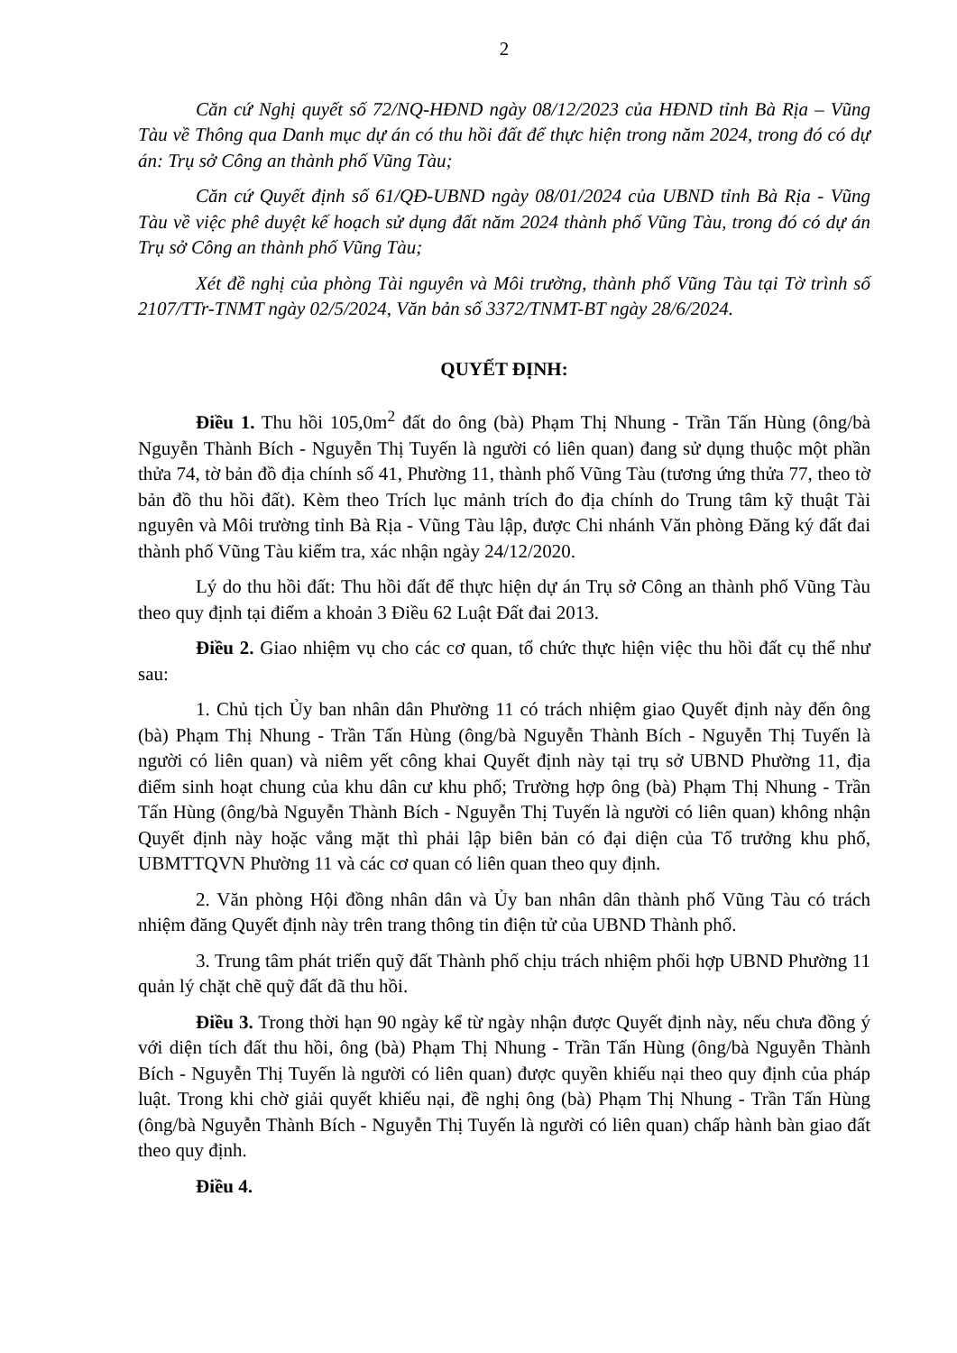2
Căn cứ Nghị quyết số 72/NQ-HĐND ngày 08/12/2023 của HĐND tỉnh Bà Rịa – Vũng Tàu về Thông qua Danh mục dự án có thu hồi đất để thực hiện trong năm 2024, trong đó có dự án: Trụ sở Công an thành phố Vũng Tàu;
Căn cứ Quyết định số 61/QĐ-UBND ngày 08/01/2024 của UBND tỉnh Bà Rịa - Vũng Tàu về việc phê duyệt kế hoạch sử dụng đất năm 2024 thành phố Vũng Tàu, trong đó có dự án Trụ sở Công an thành phố Vũng Tàu;
Xét đề nghị của phòng Tài nguyên và Môi trường, thành phố Vũng Tàu tại Tờ trình số 2107/TTr-TNMT ngày 02/5/2024, Văn bản số 3372/TNMT-BT ngày 28/6/2024.
QUYẾT ĐỊNH:
Điều 1. Thu hồi 105,0m<sup>2</sup> đất do ông (bà) Phạm Thị Nhung - Trần Tấn Hùng (ông/bà Nguyễn Thành Bích - Nguyễn Thị Tuyến là người có liên quan) đang sử dụng thuộc một phần thửa 74, tờ bản đồ địa chính số 41, Phường 11, thành phố Vũng Tàu (tương ứng thửa 77, theo tờ bản đồ thu hồi đất). Kèm theo Trích lục mảnh trích đo địa chính do Trung tâm kỹ thuật Tài nguyên và Môi trường tỉnh Bà Rịa - Vũng Tàu lập, được Chi nhánh Văn phòng Đăng ký đất đai thành phố Vũng Tàu kiểm tra, xác nhận ngày 24/12/2020.
Lý do thu hồi đất: Thu hồi đất để thực hiện dự án Trụ sở Công an thành phố Vũng Tàu theo quy định tại điểm a khoản 3 Điều 62 Luật Đất đai 2013.
Điều 2. Giao nhiệm vụ cho các cơ quan, tổ chức thực hiện việc thu hồi đất cụ thể như sau:
1. Chủ tịch Ủy ban nhân dân Phường 11 có trách nhiệm giao Quyết định này đến ông (bà) Phạm Thị Nhung - Trần Tấn Hùng (ông/bà Nguyễn Thành Bích - Nguyễn Thị Tuyến là người có liên quan) và niêm yết công khai Quyết định này tại trụ sở UBND Phường 11, địa điểm sinh hoạt chung của khu dân cư khu phố; Trường hợp ông (bà) Phạm Thị Nhung - Trần Tấn Hùng (ông/bà Nguyễn Thành Bích - Nguyễn Thị Tuyến là người có liên quan) không nhận Quyết định này hoặc vắng mặt thì phải lập biên bản có đại diện của Tổ trưởng khu phố, UBMTTQVN Phường 11 và các cơ quan có liên quan theo quy định.
2. Văn phòng Hội đồng nhân dân và Ủy ban nhân dân thành phố Vũng Tàu có trách nhiệm đăng Quyết định này trên trang thông tin điện tử của UBND Thành phố.
3. Trung tâm phát triển quỹ đất Thành phố chịu trách nhiệm phối hợp UBND Phường 11 quản lý chặt chẽ quỹ đất đã thu hồi.
Điều 3. Trong thời hạn 90 ngày kể từ ngày nhận được Quyết định này, nếu chưa đồng ý với diện tích đất thu hồi, ông (bà) Phạm Thị Nhung - Trần Tấn Hùng (ông/bà Nguyễn Thành Bích - Nguyễn Thị Tuyến là người có liên quan) được quyền khiếu nại theo quy định của pháp luật. Trong khi chờ giải quyết khiếu nại, đề nghị ông (bà) Phạm Thị Nhung - Trần Tấn Hùng (ông/bà Nguyễn Thành Bích - Nguyễn Thị Tuyến là người có liên quan) chấp hành bàn giao đất theo quy định.
Điều 4.